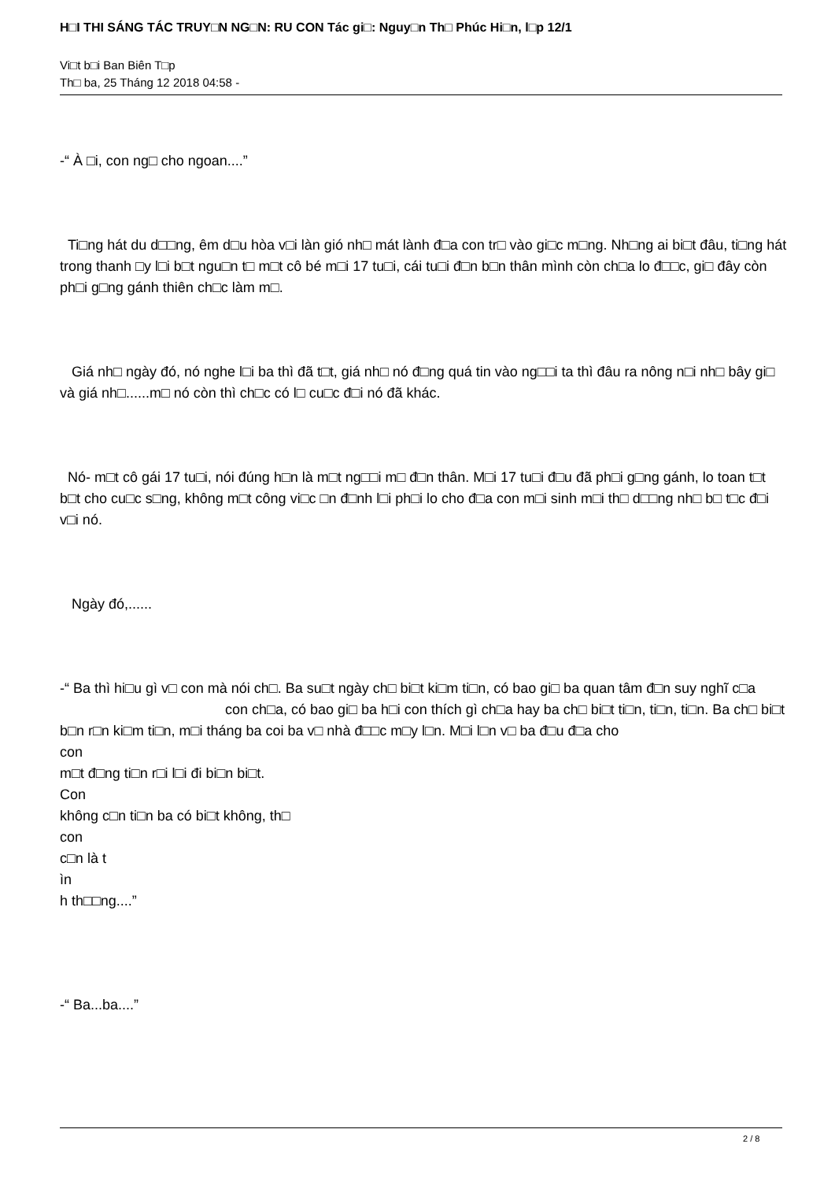H□I THI SÁNG TÁC TRUY□N NG□N: RU CON Tác gi□: Nguy□n Th□ Phúc Hi□n, l□p 12/1
Vi□t b□i Ban Biên T□p
Th□ ba, 25 Tháng 12 2018 04:58 -
-“ À □i, con ng□ cho ngoan....”
Ti□ng hát du d□□ng, êm d□u hòa v□i làn gió nh□ mát lành đ□a con tr□ vào gi□c m□ng. Nh□ng ai bi□t đâu, ti□ng hát trong thanh □y l□i b□t ngu□n t□ m□t cô bé m□i 17 tu□i, cái tu□i đ□n b□n thân mình còn ch□a lo đ□□c, gi□ đây còn ph□i g□ng gánh thiên ch□c làm m□.
Giá nh□ ngày đó, nó nghe l□i ba thì đã t□t, giá nh□ nó đ□ng quá tin vào ng□□i ta thì đâu ra nông n□i nh□ bây gi□ và giá nh□......m□ nó còn thì ch□c có l□ cu□c đ□i nó đã khác.
Nó- m□t cô gái 17 tu□i, nói đúng h□n là m□t ng□□i m□ đ□n thân. M□i 17 tu□i đ□u đã ph□i g□ng gánh, lo toan t□t b□t cho cu□c s□ng, không m□t công vi□c □n đ□nh l□i ph□i lo cho đ□a con m□i sinh m□i th□ d□□ng nh□ b□ t□c đ□i v□i nó.
Ngày đó,......
-“ Ba thì hi□u gì v□ con mà nói ch□. Ba su□t ngày ch□ bi□t ki□m ti□n, có bao gi□ ba quan tâm đ□n suy nghĩ c□a con ch□a, có bao gi□ ba h□i con thích gì ch□a hay ba ch□ bi□t ti□n, ti□n, ti□n. Ba ch□ bi□t b□n r□n ki□m ti□n, m□i tháng ba coi ba v□ nhà đ□□c m□y l□n. M□i l□n v□ ba đ□u đ□a cho
con
m□t đ□ng ti□n r□i l□i đi bi□n bi□t.
Con
không c□n ti□n ba có bi□t không, th□
con
c□n là t
ìn
h th□□ng....”
-“ Ba...ba....”
2 / 8